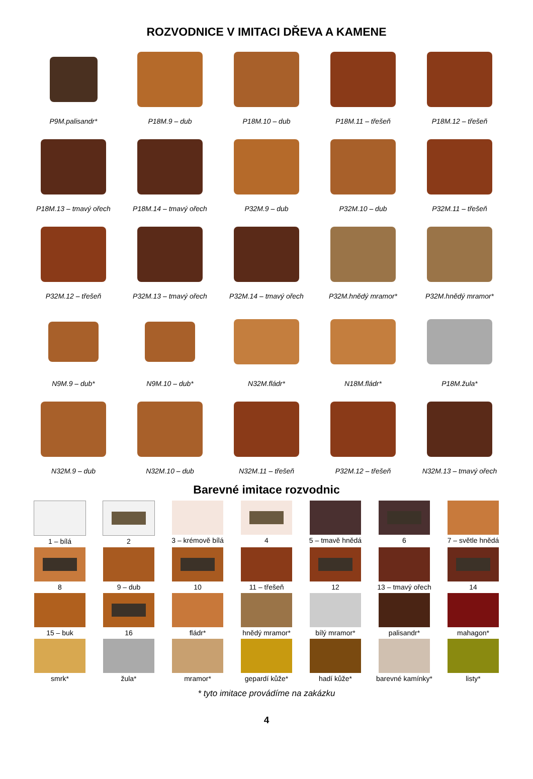ROZVODNICE V IMITACI DŘEVA A KAMENE
P9M.palisandr*
P18M.9 – dub
P18M.10 – dub
P18M.11 – třešeň
P18M.12 – třešeň
P18M.13 – tmavý ořech
P18M.14 – tmavý ořech
P32M.9 – dub
P32M.10 – dub
P32M.11 – třešeň
P32M.12 – třešeň
P32M.13 – tmavý ořech
P32M.14 – tmavý ořech
P32M.hnědý mramor*
P32M.hnědý mramor*
N9M.9 – dub*
N9M.10 – dub*
N32M.fládr*
N18M.fládr*
P18M.žula*
N32M.9 – dub
N32M.10 – dub
N32M.11 – třešeň
P32M.12 – třešeň
N32M.13 – tmavý ořech
Barevné imitace rozvodnic
1 – bílá
2
3 – krémově bílá
4
5 – tmavě hnědá
6
7 – světle hnědá
8
9 – dub
10
11 – třešeň
12
13 – tmavý ořech
14
15 – buk
16
fládr*
hnědý mramor*
bílý mramor*
palisandr*
mahagon*
smrk*
žula*
mramor*
gepardí kůže*
hadí kůže*
barevné kamínky*
listy*
* tyto imitace provádíme na zakázku
4